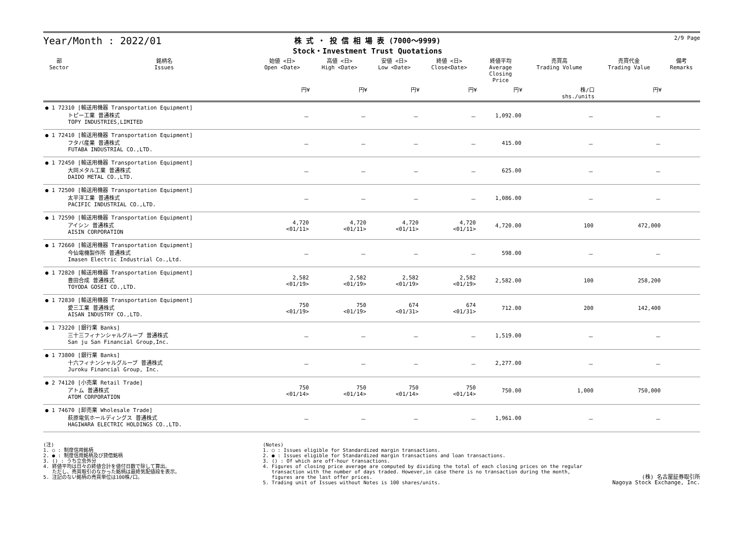Year/Month : 2022/01
株 式 ・ 投 信 相 場 表 (7000～9999)
Stock・Investment Trust Quotations
2/9 Page
| 部 Sector | 銘柄名 Issues | 始値 <日> Open <Date> | 高値 <日> High <Date> | 安値 <日> Low <Date> | 終値 <日> Close<Date> | 終値平均 Average Closing Price | 売買高 Trading Volume | 売買代金 Trading Value | 備考 Remarks |
| --- | --- | --- | --- | --- | --- | --- | --- | --- | --- |
| | | 円¥ | 円¥ | 円¥ | 円¥ | 円¥ | 株/口 shs./units | 円¥ | |
| ● 1 72310 [輸送用機器 Transportation Equipment] トピー工業 普通株式 TOPY INDUSTRIES,LIMITED | | － | － | － | － | 1,092.00 | － | － | |
| ● 1 72410 [輸送用機器 Transportation Equipment] フタバ産業 普通株式 FUTABA INDUSTRIAL CO.,LTD. | | － | － | － | － | 415.00 | － | － | |
| ● 1 72450 [輸送用機器 Transportation Equipment] 大同メタル工業 普通株式 DAIDO METAL CO.,LTD. | | － | － | － | － | 625.00 | － | － | |
| ● 1 72500 [輸送用機器 Transportation Equipment] 太平洋工業 普通株式 PACIFIC INDUSTRIAL CO.,LTD. | | － | － | － | － | 1,086.00 | － | － | |
| ● 1 72590 [輸送用機器 Transportation Equipment] アイシン 普通株式 AISIN CORPORATION | | 4,720 <01/11> | 4,720 <01/11> | 4,720 <01/11> | 4,720 <01/11> | 4,720.00 | 100 | 472,000 | |
| ● 1 72660 [輸送用機器 Transportation Equipment] 今仙電機製作所 普通株式 Imasen Electric Industrial Co.,Ltd. | | － | － | － | － | 598.00 | － | － | |
| ● 1 72820 [輸送用機器 Transportation Equipment] 豊田合成 普通株式 TOYODA GOSEI CO.,LTD. | | 2,582 <01/19> | 2,582 <01/19> | 2,582 <01/19> | 2,582 <01/19> | 2,582.00 | 100 | 258,200 | |
| ● 1 72830 [輸送用機器 Transportation Equipment] 愛三工業 普通株式 AISAN INDUSTRY CO.,LTD. | | 750 <01/19> | 750 <01/19> | 674 <01/31> | 674 <01/31> | 712.00 | 200 | 142,400 | |
| ● 1 73220 [銀行業 Banks] 三十三フィナンシャルグループ 普通株式 San ju San Financial Group,Inc. | | － | － | － | － | 1,519.00 | － | － | |
| ● 1 73800 [銀行業 Banks] 十六フィナンシャルグループ 普通株式 Juroku Financial Group, Inc. | | － | － | － | － | 2,277.00 | － | － | |
| ● 2 74120 [小売業 Retail Trade] アトム 普通株式 ATOM CORPORATION | | 750 <01/14> | 750 <01/14> | 750 <01/14> | 750 <01/14> | 750.00 | 1,000 | 750,000 | |
| ● 1 74670 [卸売業 Wholesale Trade] 萩原電気ホールディングス 普通株式 HAGIWARA ELECTRIC HOLDINGS CO.,LTD. | | － | － | － | － | 1,961.00 | － | － | |
(注) 1. ○ : 制度信用銘柄 2. ● : 制度信用銘柄及び貸借銘柄 3. () : うち立会外分 4. 終値平均は日々の終値合計を値付日数で除して算出。 ただし、売買取引のなかった銘柄は最終気配値段を表示。 5. 注記のない銘柄の売買単位は100株/口。
(Notes) 1. ○ : Issues eligible for Standardized margin transactions. 2. ● : Issues eligible for Standardized margin transactions and loan transactions. 3. () : Of which are off-hour transactions. 4. Figures of closing price average are computed by dividing the total of each closing prices on the regular transaction with the number of days traded. However,in case there is no transaction during the month, figures are the last offer prices. 5. Trading unit of Issues without Notes is 100 shares/units.
(株) 名古屋証券取引所 Nagoya Stock Exchange, Inc.